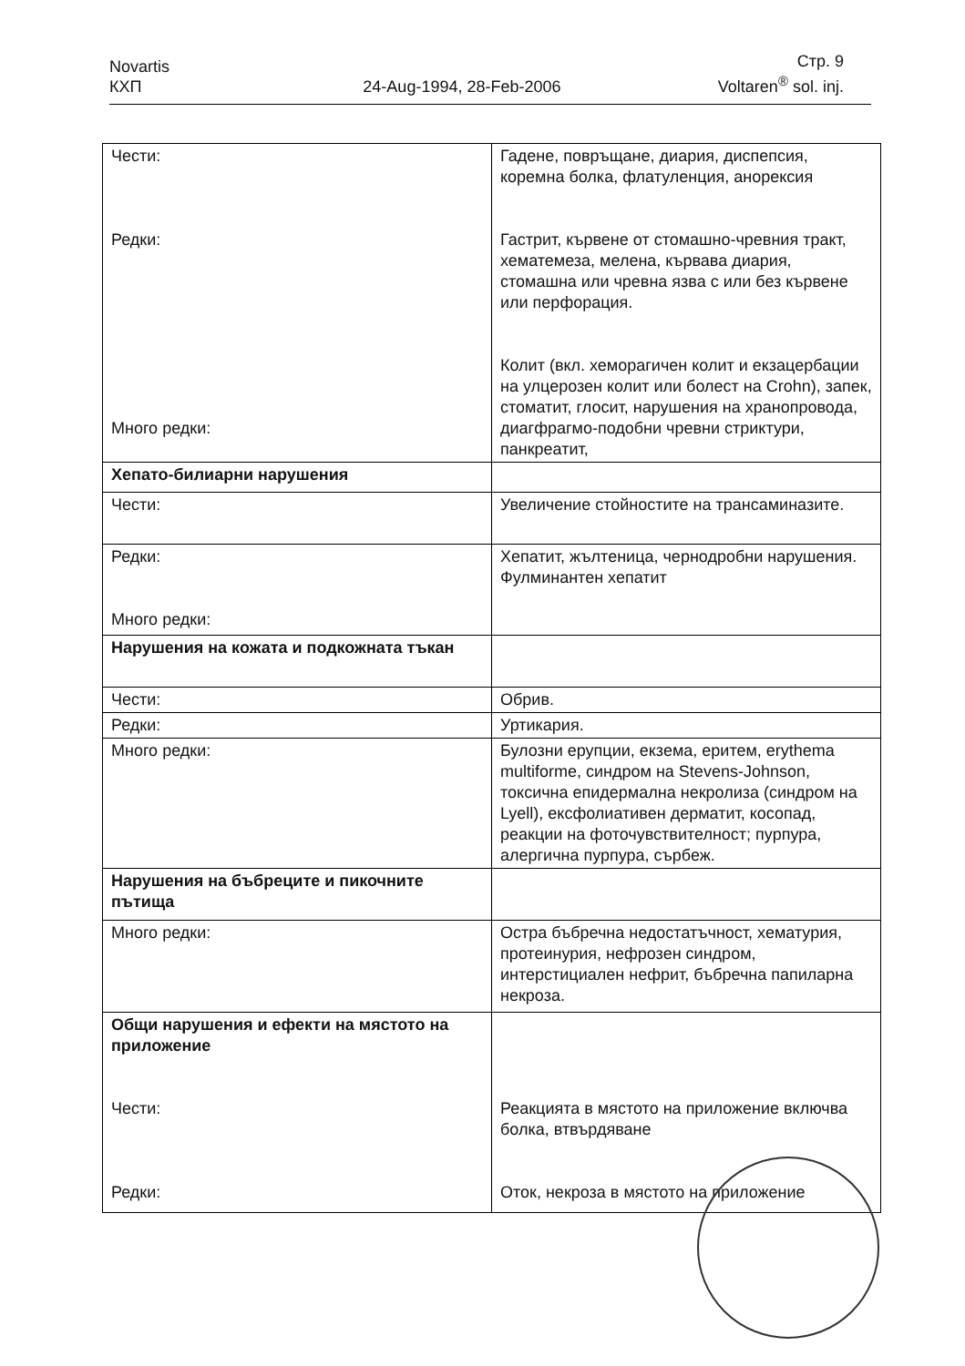Novartis
КХП
24-Aug-1994, 28-Feb-2006
Стр. 9
Voltaren<sup>®</sup> sol. inj.
| Чести: Редки: Много редки: | Гадене, повръщане, диария, диспепсия, коремна болка, флатуленция, анорексия Гастрит, кървене от стомашно-чревния тракт, хематемеза, мелена, кървава диария, стомашна или чревна язва с или без кървене или перфорация. Колит (вкл. хеморагичен колит и екзацербации на улцерозен колит или болест на Crohn), запек, стоматит, глосит, нарушения на хранопровода, диагфрагмо-подобни чревни стриктури, панкреатит, |
| Хепато-билиарни нарушения | |
| Чести: | Увеличение стойностите на трансаминазите. |
| Редки: Много редки: | Хепатит, жълтеница, чернодробни нарушения. Фулминантен хепатит |
| Нарушения на кожата и подкожната тъкан | |
| Чести: | Обрив. |
| Редки: | Уртикария. |
| Много редки: | Булозни ерупции, екзема, еритем, erythema multiforme, синдром на Stevens-Johnson, токсична епидермална некролиза (синдром на Lyell), ексфолиативен дерматит, косопад, реакции на фоточувствителност; пурпура, алергична пурпура, сърбеж. |
| Нарушения на бъбреците и пикочните пътища | |
| Много редки: | Остра бъбречна недостатъчност, хематурия, протеинурия, нефрозен синдром, интерстициален нефрит, бъбречна папиларна некроза. |
| Общи нарушения и ефекти на мястото на приложение Чести: Редки: | Реакцията в мястото на приложение включва болка, втвърдяване Оток, некроза в мястото на приложение |